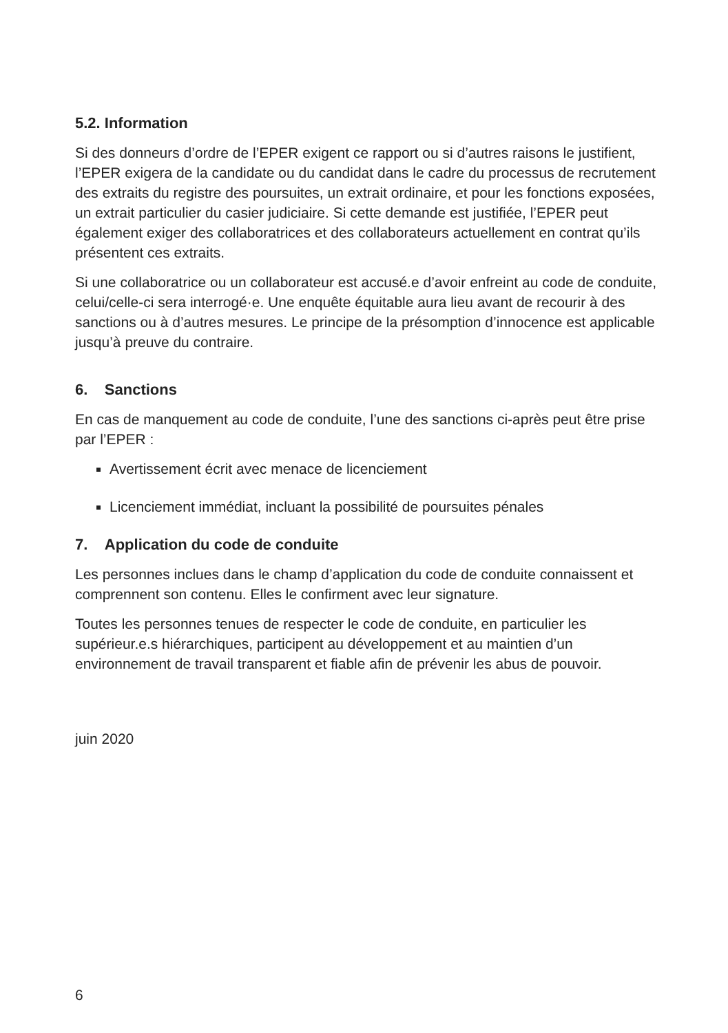5.2. Information
Si des donneurs d’ordre de l’EPER exigent ce rapport ou si d’autres raisons le justifient, l’EPER exigera de la candidate ou du candidat dans le cadre du processus de recrutement des extraits du registre des poursuites, un extrait ordinaire, et pour les fonctions exposées, un extrait particulier du casier judiciaire. Si cette demande est justifiée, l’EPER peut également exiger des collaboratrices et des collaborateurs actuellement en contrat qu’ils présentent ces extraits.
Si une collaboratrice ou un collaborateur est accusé.e d’avoir enfreint au code de conduite, celui/celle-ci sera interrogé·e. Une enquête équitable aura lieu avant de recourir à des sanctions ou à d’autres mesures. Le principe de la présomption d’innocence est applicable jusqu’à preuve du contraire.
6. Sanctions
En cas de manquement au code de conduite, l’une des sanctions ci-après peut être prise par l’EPER :
Avertissement écrit avec menace de licenciement
Licenciement immédiat, incluant la possibilité de poursuites pénales
7. Application du code de conduite
Les personnes inclues dans le champ d’application du code de conduite connaissent et comprennent son contenu. Elles le confirment avec leur signature.
Toutes les personnes tenues de respecter le code de conduite, en particulier les supérieur.e.s hiérarchiques, participent au développement et au maintien d’un environnement de travail transparent et fiable afin de prévenir les abus de pouvoir.
juin 2020
6